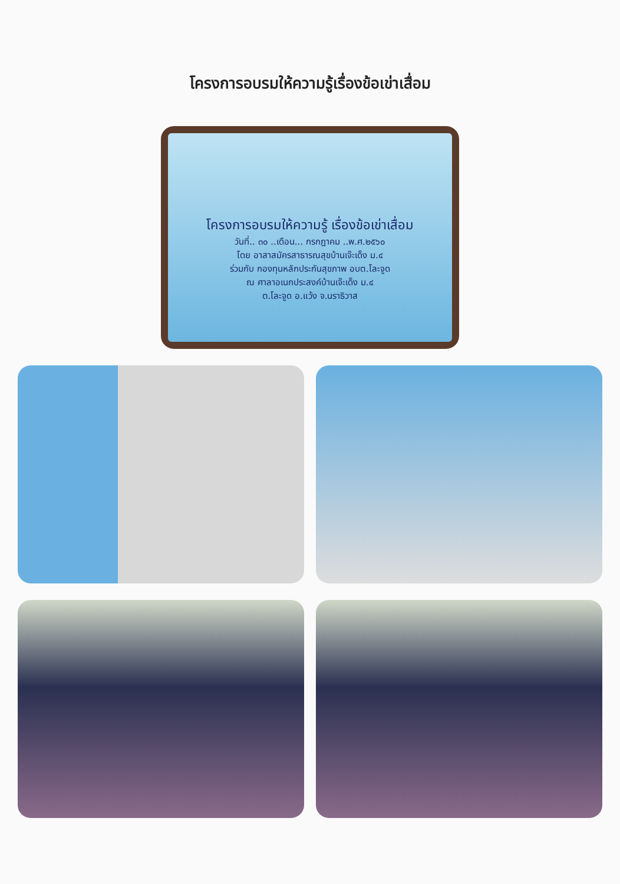โครงการอบรมให้ความรู้เรื่องข้อเข่าเสื่อม
โครงการอบรมให้ความรู้ เรื่องข้อเข่าเสื่อม
วันที่.. ๓๐ ..เดือน... กรกฎาคม ..พ.ศ.๒๕๖๐
โดย อาสาสมัครสาธารณสุขบ้านเจ๊ะเด็ง ม.๔
ร่วมกับ กองทุนหลักประกันสุขภาพ อบต.โละจูด
ณ ศาลาอเนกประสงค์บ้านเจ๊ะเด็ง ม.๔
ต.โละจูด อ.แว้ง จ.นราธิวาส